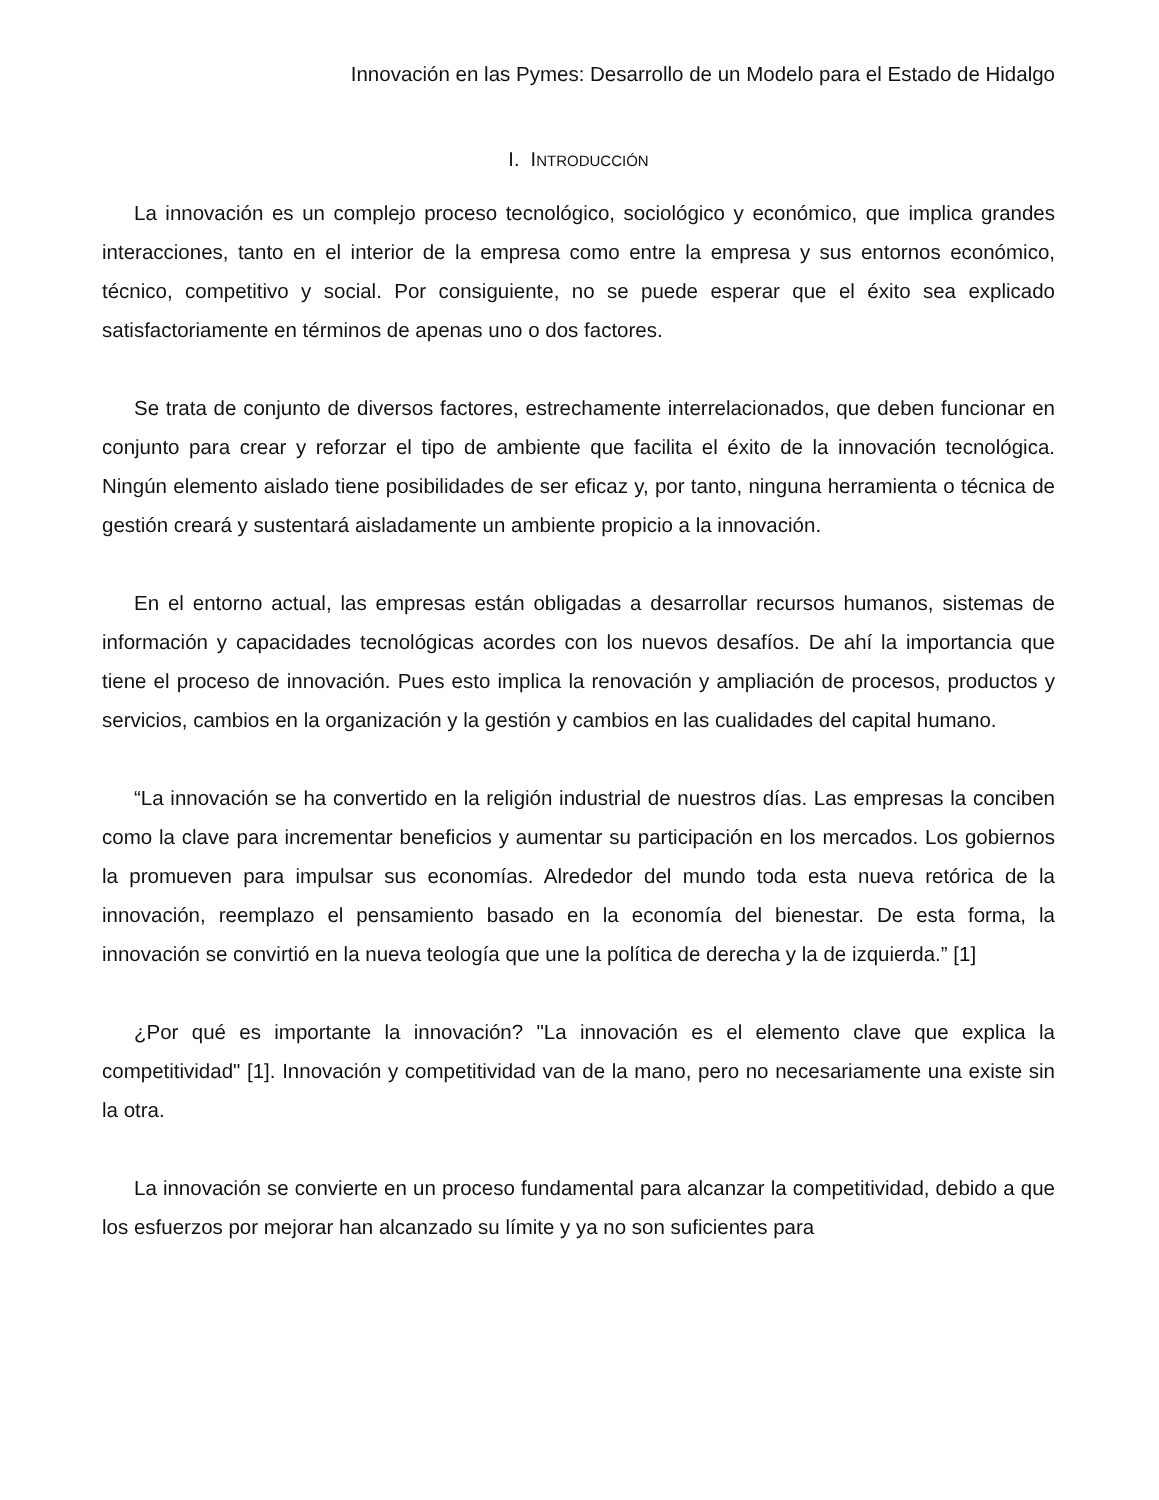Innovación en las Pymes: Desarrollo de un Modelo para el Estado de Hidalgo
I. INTRODUCCIÓN
La innovación es un complejo proceso tecnológico, sociológico y económico, que implica grandes interacciones, tanto en el interior de la empresa como entre la empresa y sus entornos económico, técnico, competitivo y social. Por consiguiente, no se puede esperar que el éxito sea explicado satisfactoriamente en términos de apenas uno o dos factores.
Se trata de conjunto de diversos factores, estrechamente interrelacionados, que deben funcionar en conjunto para crear y reforzar el tipo de ambiente que facilita el éxito de la innovación tecnológica. Ningún elemento aislado tiene posibilidades de ser eficaz y, por tanto, ninguna herramienta o técnica de gestión creará y sustentará aisladamente un ambiente propicio a la innovación.
En el entorno actual, las empresas están obligadas a desarrollar recursos humanos, sistemas de información y capacidades tecnológicas acordes con los nuevos desafíos. De ahí la importancia que tiene el proceso de innovación. Pues esto implica la renovación y ampliación de procesos, productos y servicios, cambios en la organización y la gestión y cambios en las cualidades del capital humano.
“La innovación se ha convertido en la religión industrial de nuestros días. Las empresas la conciben como la clave para incrementar beneficios y aumentar su participación en los mercados. Los gobiernos la promueven para impulsar sus economías. Alrededor del mundo toda esta nueva retórica de la innovación, reemplazo el pensamiento basado en la economía del bienestar. De esta forma, la innovación se convirtió en la nueva teología que une la política de derecha y la de izquierda.” [1]
¿Por qué es importante la innovación? "La innovación es el elemento clave que explica la competitividad" [1]. Innovación y competitividad van de la mano, pero no necesariamente una existe sin la otra.
La innovación se convierte en un proceso fundamental para alcanzar la competitividad, debido a que los esfuerzos por mejorar han alcanzado su límite y ya no son suficientes para